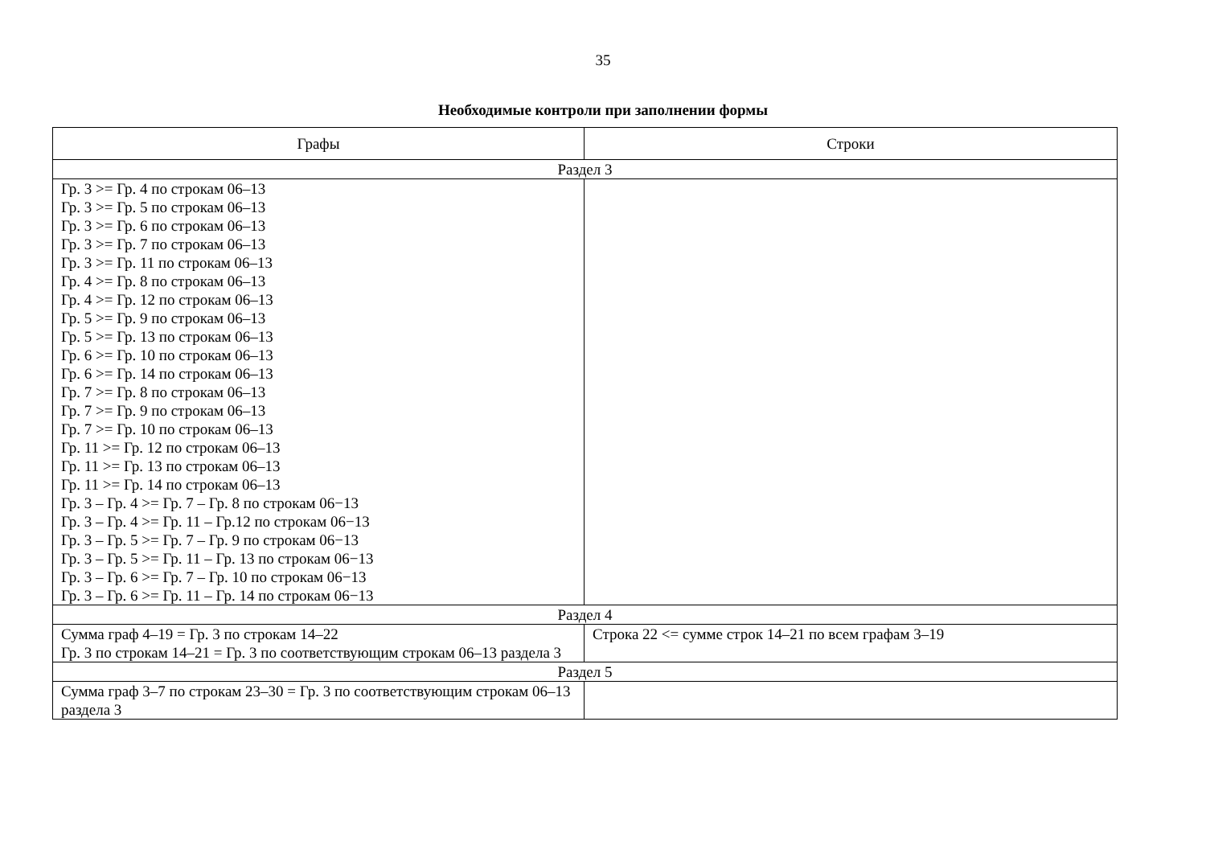35
Необходимые контроли при заполнении формы
| Графы | Строки |
| --- | --- |
| Раздел 3 | |
| Гр. 3 >= Гр. 4 по строкам 06–13 Гр. 3 >= Гр. 5 по строкам 06–13 Гр. 3 >= Гр. 6 по строкам 06–13 Гр. 3 >= Гр. 7 по строкам 06–13 Гр. 3 >= Гр. 11 по строкам 06–13 Гр. 4 >= Гр. 8 по строкам 06–13 Гр. 4 >= Гр. 12 по строкам 06–13 Гр. 5 >= Гр. 9 по строкам 06–13 Гр. 5 >= Гр. 13 по строкам 06–13 Гр. 6 >= Гр. 10 по строкам 06–13 Гр. 6 >= Гр. 14 по строкам 06–13 Гр. 7 >= Гр. 8 по строкам 06–13 Гр. 7 >= Гр. 9 по строкам 06–13 Гр. 7 >= Гр. 10 по строкам 06–13 Гр. 11 >= Гр. 12 по строкам 06–13 Гр. 11 >= Гр. 13 по строкам 06–13 Гр. 11 >= Гр. 14 по строкам 06–13 Гр. 3 – Гр. 4 >= Гр. 7 – Гр. 8 по строкам 06−13 Гр. 3 – Гр. 4 >= Гр. 11 – Гр.12 по строкам 06−13 Гр. 3 – Гр. 5 >= Гр. 7 – Гр. 9 по строкам 06−13 Гр. 3 – Гр. 5 >= Гр. 11 – Гр. 13 по строкам 06−13 Гр. 3 – Гр. 6 >= Гр. 7 – Гр. 10 по строкам 06−13 Гр. 3 – Гр. 6 >= Гр. 11 – Гр. 14 по строкам 06−13 | |
| Раздел 4 | |
| Сумма граф 4–19 = Гр. 3 по строкам 14–22 Гр. 3 по строкам 14–21 = Гр. 3 по соответствующим строкам 06–13 раздела 3 | Строка 22 <= сумме строк 14–21 по всем графам 3–19 |
| Раздел 5 | |
| Сумма граф 3–7 по строкам 23–30 = Гр. 3 по соответствующим строкам 06–13 раздела 3 | |